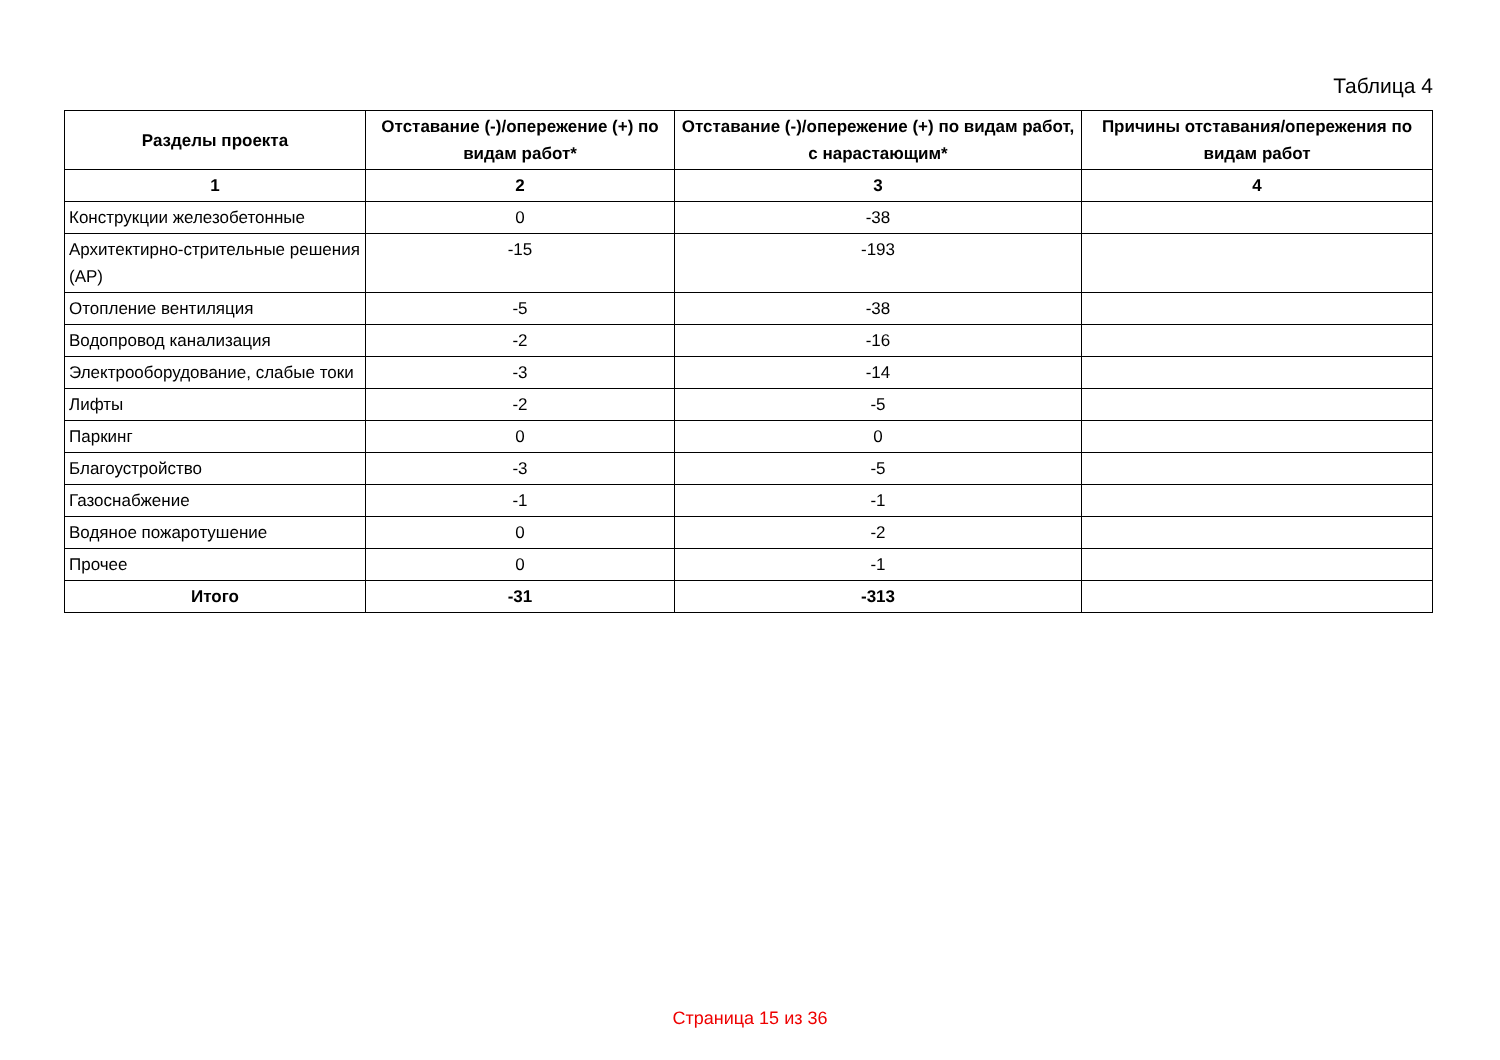Таблица 4
| Разделы проекта | Отставание (-)/опережение (+) по видам работ* | Отставание (-)/опережение (+) по видам работ, с нарастающим* | Причины отставания/опережения по видам работ |
| --- | --- | --- | --- |
| 1 | 2 | 3 | 4 |
| Конструкции железобетонные | 0 | -38 | |
| Архитектирно-стрительные решения (АР) | -15 | -193 | |
| Отопление вентиляция | -5 | -38 | |
| Водопровод канализация | -2 | -16 | |
| Электрооборудование, слабые токи | -3 | -14 | |
| Лифты | -2 | -5 | |
| Паркинг | 0 | 0 | |
| Благоустройство | -3 | -5 | |
| Газоснабжение | -1 | -1 | |
| Водяное пожаротушение | 0 | -2 | |
| Прочее | 0 | -1 | |
| Итого | -31 | -313 | |
Страница 15 из 36